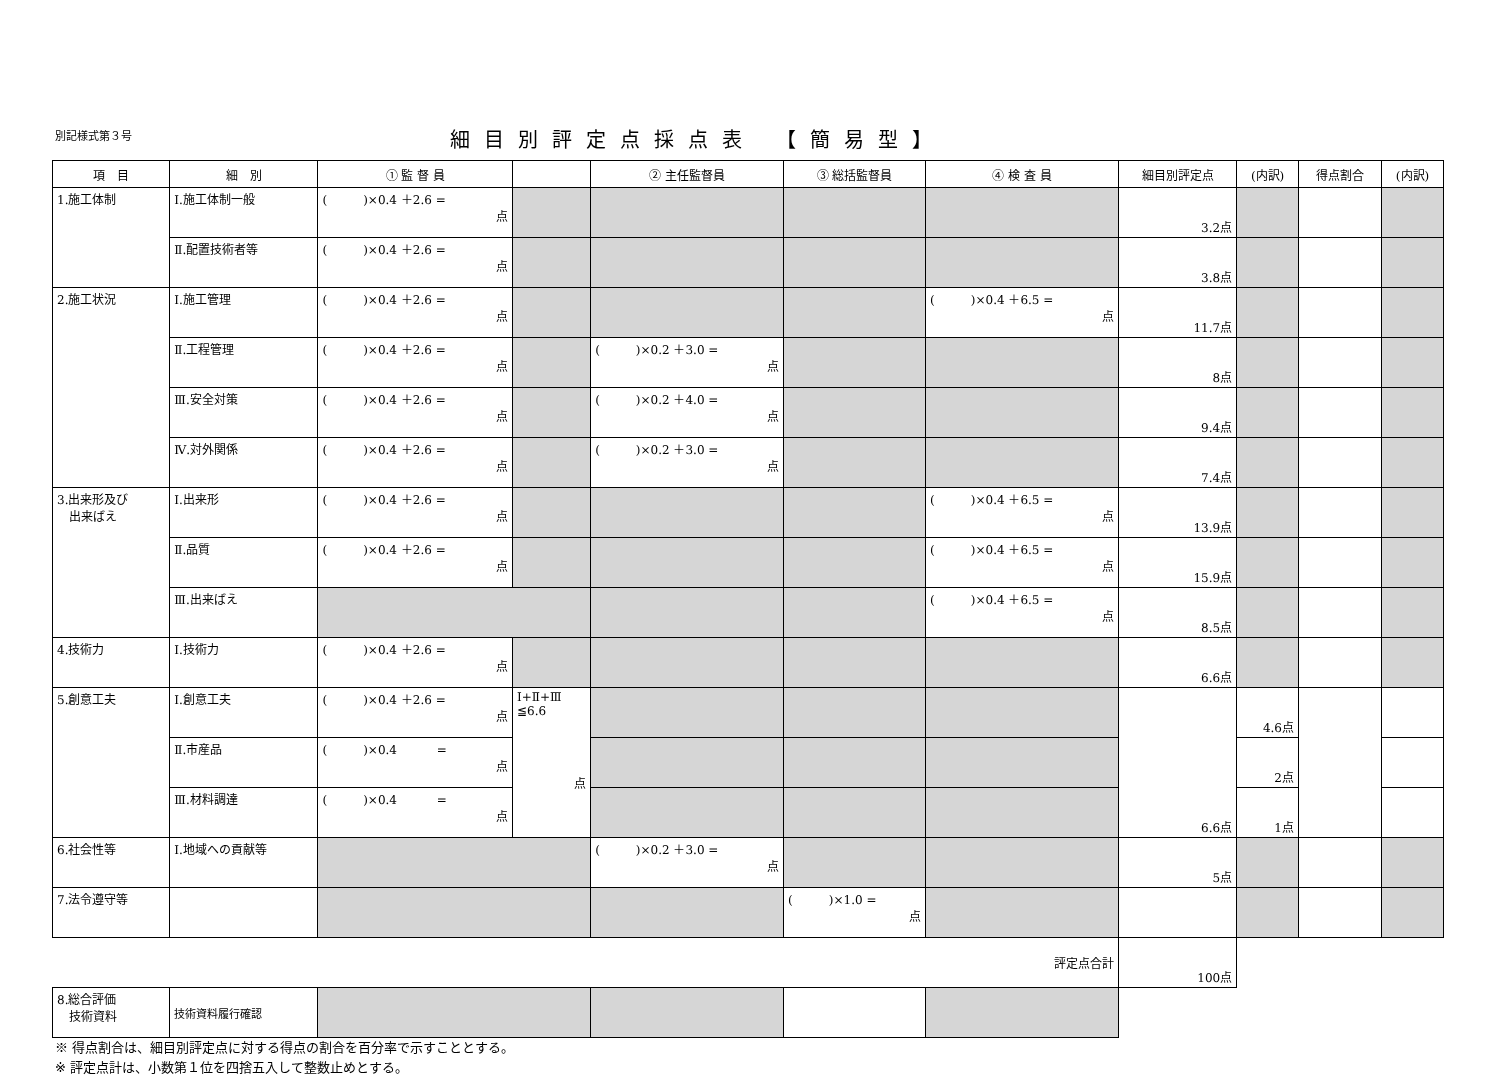別記様式第３号
細目別評定点採点表 【簡易型】
| 項 目 | 細 別 | ① 監 督 員 | | ② 主任監督員 | ③ 総括監督員 | ④ 検 査 員 | 細目別評定点 | (内訳) | 得点割合 | (内訳) |
| --- | --- | --- | --- | --- | --- | --- | --- | --- | --- | --- |
| 1.施工体制 | Ⅰ.施工体制一般 | ( )×0.4 ＋2.6 = 点 | | | | | 3.2点 | | | |
| | Ⅱ.配置技術者等 | ( )×0.4 ＋2.6 = 点 | | | | | 3.8点 | | | |
| 2.施工状況 | Ⅰ.施工管理 | ( )×0.4 ＋2.6 = 点 | | | | ( )×0.4 ＋6.5 = 点 | 11.7点 | | | |
| | Ⅱ.工程管理 | ( )×0.4 ＋2.6 = 点 | | ( )×0.2 ＋3.0 = 点 | | | 8点 | | | |
| | Ⅲ.安全対策 | ( )×0.4 ＋2.6 = 点 | | ( )×0.2 ＋4.0 = 点 | | | 9.4点 | | | |
| | Ⅳ.対外関係 | ( )×0.4 ＋2.6 = 点 | | ( )×0.2 ＋3.0 = 点 | | | 7.4点 | | | |
| 3.出来形及び 出来ばえ | Ⅰ.出来形 | ( )×0.4 ＋2.6 = 点 | | | | ( )×0.4 ＋6.5 = 点 | 13.9点 | | | |
| | Ⅱ.品質 | ( )×0.4 ＋2.6 = 点 | | | | ( )×0.4 ＋6.5 = 点 | 15.9点 | | | |
| | Ⅲ.出来ばえ | | | | | ( )×0.4 ＋6.5 = 点 | 8.5点 | | | |
| 4.技術力 | Ⅰ.技術力 | ( )×0.4 ＋2.6 = 点 | | | | | 6.6点 | | | |
| 5.創意工夫 | Ⅰ.創意工夫 | ( )×0.4 ＋2.6 = 点 | Ⅰ+Ⅱ+Ⅲ ≦6.6 点 | | | | 6.6点 | 4.6点 | | |
| | Ⅱ.市産品 | ( )×0.4 = 点 | | | | | | 2点 | | |
| | Ⅲ.材料調達 | ( )×0.4 = 点 | | | | | | 1点 | | |
| 6.社会性等 | Ⅰ.地域への貢献等 | | | ( )×0.2 ＋3.0 = 点 | | | 5点 | | | |
| 7.法令遵守等 | | | | | ( )×1.0 = 点 | | | | | |
| 評定点合計 | | | | | | | 100点 | | | |
| 8.総合評価 技術資料 | 技術資料履行確認 | | | | | | | | | |
※ 得点割合は、細目別評定点に対する得点の割合を百分率で示すこととする。
※ 評定点計は、小数第１位を四捨五入して整数止めとする。